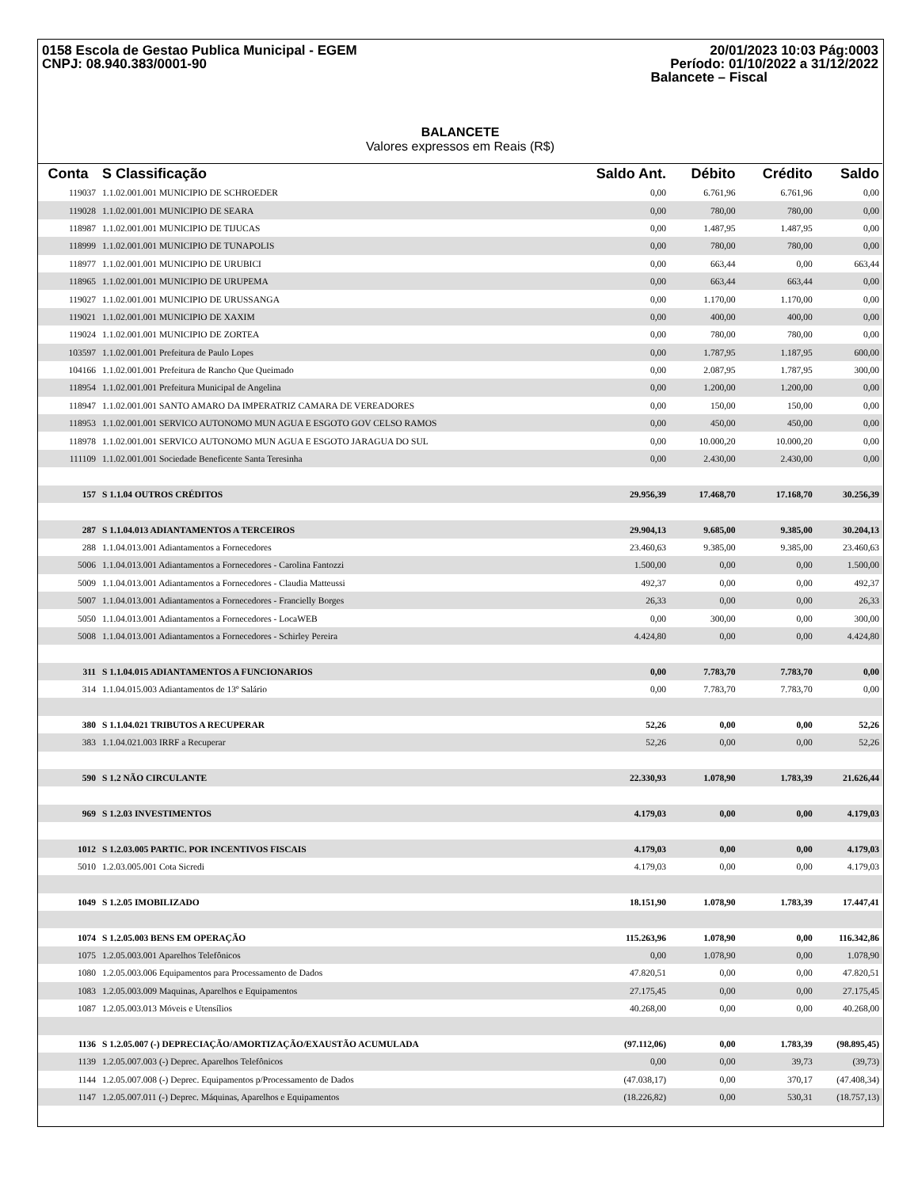0158 Escola de Gestao Publica Municipal - EGEM
CNPJ: 08.940.383/0001-90
20/01/2023 10:03 Pág:0003
Período: 01/10/2022 a 31/12/2022
Balancete – Fiscal
BALANCETE
Valores expressos em Reais (R$)
| Conta | S Classificação | Saldo Ant. | Débito | Crédito | Saldo |
| --- | --- | --- | --- | --- | --- |
| 119037 | 1.1.02.001.001 MUNICIPIO DE SCHROEDER | 0,00 | 6.761,96 | 6.761,96 | 0,00 |
| 119028 | 1.1.02.001.001 MUNICIPIO DE SEARA | 0,00 | 780,00 | 780,00 | 0,00 |
| 118987 | 1.1.02.001.001 MUNICIPIO DE TIJUCAS | 0,00 | 1.487,95 | 1.487,95 | 0,00 |
| 118999 | 1.1.02.001.001 MUNICIPIO DE TUNAPOLIS | 0,00 | 780,00 | 780,00 | 0,00 |
| 118977 | 1.1.02.001.001 MUNICIPIO DE URUBICI | 0,00 | 663,44 | 0,00 | 663,44 |
| 118965 | 1.1.02.001.001 MUNICIPIO DE URUPEMA | 0,00 | 663,44 | 663,44 | 0,00 |
| 119027 | 1.1.02.001.001 MUNICIPIO DE URUSSANGA | 0,00 | 1.170,00 | 1.170,00 | 0,00 |
| 119021 | 1.1.02.001.001 MUNICIPIO DE XAXIM | 0,00 | 400,00 | 400,00 | 0,00 |
| 119024 | 1.1.02.001.001 MUNICIPIO DE ZORTEA | 0,00 | 780,00 | 780,00 | 0,00 |
| 103597 | 1.1.02.001.001 Prefeitura de Paulo Lopes | 0,00 | 1.787,95 | 1.187,95 | 600,00 |
| 104166 | 1.1.02.001.001 Prefeitura de Rancho Que Queimado | 0,00 | 2.087,95 | 1.787,95 | 300,00 |
| 118954 | 1.1.02.001.001 Prefeitura Municipal de Angelina | 0,00 | 1.200,00 | 1.200,00 | 0,00 |
| 118947 | 1.1.02.001.001 SANTO AMARO DA IMPERATRIZ CAMARA DE VEREADORES | 0,00 | 150,00 | 150,00 | 0,00 |
| 118953 | 1.1.02.001.001 SERVICO AUTONOMO MUN AGUA E ESGOTO GOV CELSO RAMOS | 0,00 | 450,00 | 450,00 | 0,00 |
| 118978 | 1.1.02.001.001 SERVICO AUTONOMO MUN AGUA E ESGOTO JARAGUA DO SUL | 0,00 | 10.000,20 | 10.000,20 | 0,00 |
| 111109 | 1.1.02.001.001 Sociedade Beneficente Santa Teresinha | 0,00 | 2.430,00 | 2.430,00 | 0,00 |
| 157 | S 1.1.04 OUTROS CRÉDITOS | 29.956,39 | 17.468,70 | 17.168,70 | 30.256,39 |
| 287 | S 1.1.04.013 ADIANTAMENTOS A TERCEIROS | 29.904,13 | 9.685,00 | 9.385,00 | 30.204,13 |
| 288 | 1.1.04.013.001 Adiantamentos a Fornecedores | 23.460,63 | 9.385,00 | 9.385,00 | 23.460,63 |
| 5006 | 1.1.04.013.001 Adiantamentos a Fornecedores - Carolina Fantozzi | 1.500,00 | 0,00 | 0,00 | 1.500,00 |
| 5009 | 1.1.04.013.001 Adiantamentos a Fornecedores - Claudia Matteussi | 492,37 | 0,00 | 0,00 | 492,37 |
| 5007 | 1.1.04.013.001 Adiantamentos a Fornecedores - Francielly Borges | 26,33 | 0,00 | 0,00 | 26,33 |
| 5050 | 1.1.04.013.001 Adiantamentos a Fornecedores - LocaWEB | 0,00 | 300,00 | 0,00 | 300,00 |
| 5008 | 1.1.04.013.001 Adiantamentos a Fornecedores - Schirley Pereira | 4.424,80 | 0,00 | 0,00 | 4.424,80 |
| 311 | S 1.1.04.015 ADIANTAMENTOS A FUNCIONARIOS | 0,00 | 7.783,70 | 7.783,70 | 0,00 |
| 314 | 1.1.04.015.003 Adiantamentos de 13º Salário | 0,00 | 7.783,70 | 7.783,70 | 0,00 |
| 380 | S 1.1.04.021 TRIBUTOS A RECUPERAR | 52,26 | 0,00 | 0,00 | 52,26 |
| 383 | 1.1.04.021.003 IRRF a Recuperar | 52,26 | 0,00 | 0,00 | 52,26 |
| 590 | S 1.2 NÃO CIRCULANTE | 22.330,93 | 1.078,90 | 1.783,39 | 21.626,44 |
| 969 | S 1.2.03 INVESTIMENTOS | 4.179,03 | 0,00 | 0,00 | 4.179,03 |
| 1012 | S 1.2.03.005 PARTIC. POR INCENTIVOS FISCAIS | 4.179,03 | 0,00 | 0,00 | 4.179,03 |
| 5010 | 1.2.03.005.001 Cota Sicredi | 4.179,03 | 0,00 | 0,00 | 4.179,03 |
| 1049 | S 1.2.05 IMOBILIZADO | 18.151,90 | 1.078,90 | 1.783,39 | 17.447,41 |
| 1074 | S 1.2.05.003 BENS EM OPERAÇÃO | 115.263,96 | 1.078,90 | 0,00 | 116.342,86 |
| 1075 | 1.2.05.003.001 Aparelhos Telefônicos | 0,00 | 1.078,90 | 0,00 | 1.078,90 |
| 1080 | 1.2.05.003.006 Equipamentos para Processamento de Dados | 47.820,51 | 0,00 | 0,00 | 47.820,51 |
| 1083 | 1.2.05.003.009 Maquinas, Aparelhos e Equipamentos | 27.175,45 | 0,00 | 0,00 | 27.175,45 |
| 1087 | 1.2.05.003.013 Móveis e Utensílios | 40.268,00 | 0,00 | 0,00 | 40.268,00 |
| 1136 | S 1.2.05.007 (-) DEPRECIAÇÃO/AMORTIZAÇÃO/EXAUSTÃO ACUMULADA | (97.112,06) | 0,00 | 1.783,39 | (98.895,45) |
| 1139 | 1.2.05.007.003 (-) Deprec. Aparelhos Telefônicos | 0,00 | 0,00 | 39,73 | (39,73) |
| 1144 | 1.2.05.007.008 (-) Deprec. Equipamentos p/Processamento de Dados | (47.038,17) | 0,00 | 370,17 | (47.408,34) |
| 1147 | 1.2.05.007.011 (-) Deprec. Máquinas, Aparelhos e Equipamentos | (18.226,82) | 0,00 | 530,31 | (18.757,13) |